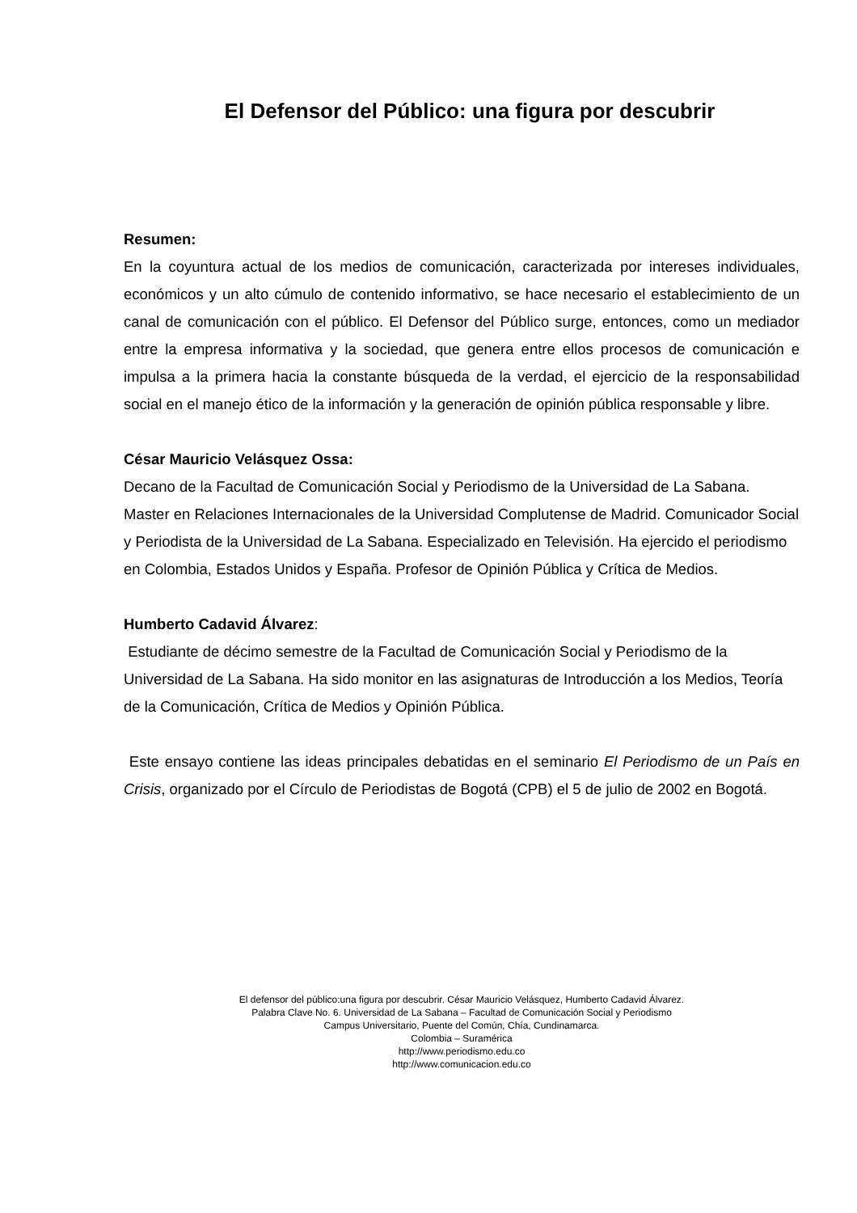El Defensor del Público: una figura por descubrir
Resumen:
En la coyuntura actual de los medios de comunicación, caracterizada por intereses individuales, económicos y un alto cúmulo de contenido informativo, se hace necesario el establecimiento de un canal de comunicación con el público. El Defensor del Público surge, entonces, como un mediador entre la empresa informativa y la sociedad, que genera entre ellos procesos de comunicación e impulsa a la primera hacia la constante búsqueda de la verdad, el ejercicio de la responsabilidad social en el manejo ético de la información y la generación de opinión pública responsable y libre.
César Mauricio Velásquez Ossa:
Decano de la Facultad de Comunicación Social y Periodismo de la Universidad de La Sabana. Master en Relaciones Internacionales de la Universidad Complutense de Madrid. Comunicador Social y Periodista de la Universidad de La Sabana. Especializado en Televisión. Ha ejercido el periodismo en Colombia, Estados Unidos y España. Profesor de Opinión Pública y Crítica de Medios.
Humberto Cadavid Álvarez:
Estudiante de décimo semestre de la Facultad de Comunicación Social y Periodismo de la Universidad de La Sabana. Ha sido monitor en las asignaturas de Introducción a los Medios, Teoría de la Comunicación, Crítica de Medios y Opinión Pública.
Este ensayo contiene las ideas principales debatidas en el seminario El Periodismo de un País en Crisis, organizado por el Círculo de Periodistas de Bogotá (CPB) el 5 de julio de 2002 en Bogotá.
El defensor del público:una figura por descubrir. César Mauricio Velásquez, Humberto Cadavid Álvarez.
Palabra Clave No. 6. Universidad de La Sabana – Facultad de Comunicación Social y Periodismo
Campus Universitario, Puente del Común, Chía, Cundinamarca.
Colombia – Suramérica
http://www.periodismo.edu.co
http://www.comunicacion.edu.co